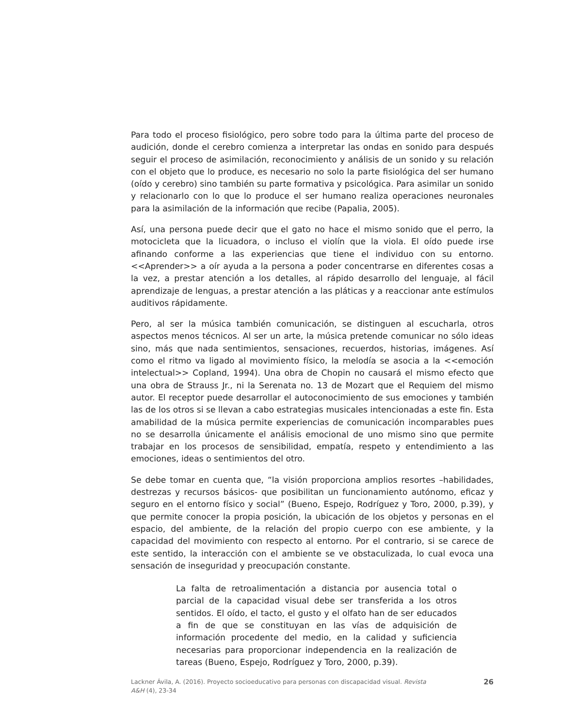Para todo el proceso fisiológico, pero sobre todo para la última parte del proceso de audición, donde el cerebro comienza a interpretar las ondas en sonido para después seguir el proceso de asimilación, reconocimiento y análisis de un sonido y su relación con el objeto que lo produce, es necesario no solo la parte fisiológica del ser humano (oído y cerebro) sino también su parte formativa y psicológica. Para asimilar un sonido y relacionarlo con lo que lo produce el ser humano realiza operaciones neuronales para la asimilación de la información que recibe (Papalia, 2005).
Así, una persona puede decir que el gato no hace el mismo sonido que el perro, la motocicleta que la licuadora, o incluso el violín que la viola. El oído puede irse afinando conforme a las experiencias que tiene el individuo con su entorno. <<Aprender>> a oír ayuda a la persona a poder concentrarse en diferentes cosas a la vez, a prestar atención a los detalles, al rápido desarrollo del lenguaje, al fácil aprendizaje de lenguas, a prestar atención a las pláticas y a reaccionar ante estímulos auditivos rápidamente.
Pero, al ser la música también comunicación, se distinguen al escucharla, otros aspectos menos técnicos. Al ser un arte, la música pretende comunicar no sólo ideas sino, más que nada sentimientos, sensaciones, recuerdos, historias, imágenes. Así como el ritmo va ligado al movimiento físico, la melodía se asocia a la <<emoción intelectual>> Copland, 1994). Una obra de Chopin no causará el mismo efecto que una obra de Strauss Jr., ni la Serenata no. 13 de Mozart que el Requiem del mismo autor. El receptor puede desarrollar el autoconocimiento de sus emociones y también las de los otros si se llevan a cabo estrategias musicales intencionadas a este fin. Esta amabilidad de la música permite experiencias de comunicación incomparables pues no se desarrolla únicamente el análisis emocional de uno mismo sino que permite trabajar en los procesos de sensibilidad, empatía, respeto y entendimiento a las emociones, ideas o sentimientos del otro.
Se debe tomar en cuenta que, “la visión proporciona amplios resortes –habilidades, destrezas y recursos básicos- que posibilitan un funcionamiento autónomo, eficaz y seguro en el entorno físico y social” (Bueno, Espejo, Rodríguez y Toro, 2000, p.39), y que permite conocer la propia posición, la ubicación de los objetos y personas en el espacio, del ambiente, de la relación del propio cuerpo con ese ambiente, y la capacidad del movimiento con respecto al entorno. Por el contrario, si se carece de este sentido, la interacción con el ambiente se ve obstaculizada, lo cual evoca una sensación de inseguridad y preocupación constante.
La falta de retroalimentación a distancia por ausencia total o parcial de la capacidad visual debe ser transferida a los otros sentidos. El oído, el tacto, el gusto y el olfato han de ser educados a fin de que se constituyan en las vías de adquisición de información procedente del medio, en la calidad y suficiencia necesarias para proporcionar independencia en la realización de tareas (Bueno, Espejo, Rodríguez y Toro, 2000, p.39).
Lackner Ávila, A. (2016). Proyecto socioeducativo para personas con discapacidad visual. Revista
A&H (4), 23-34
26